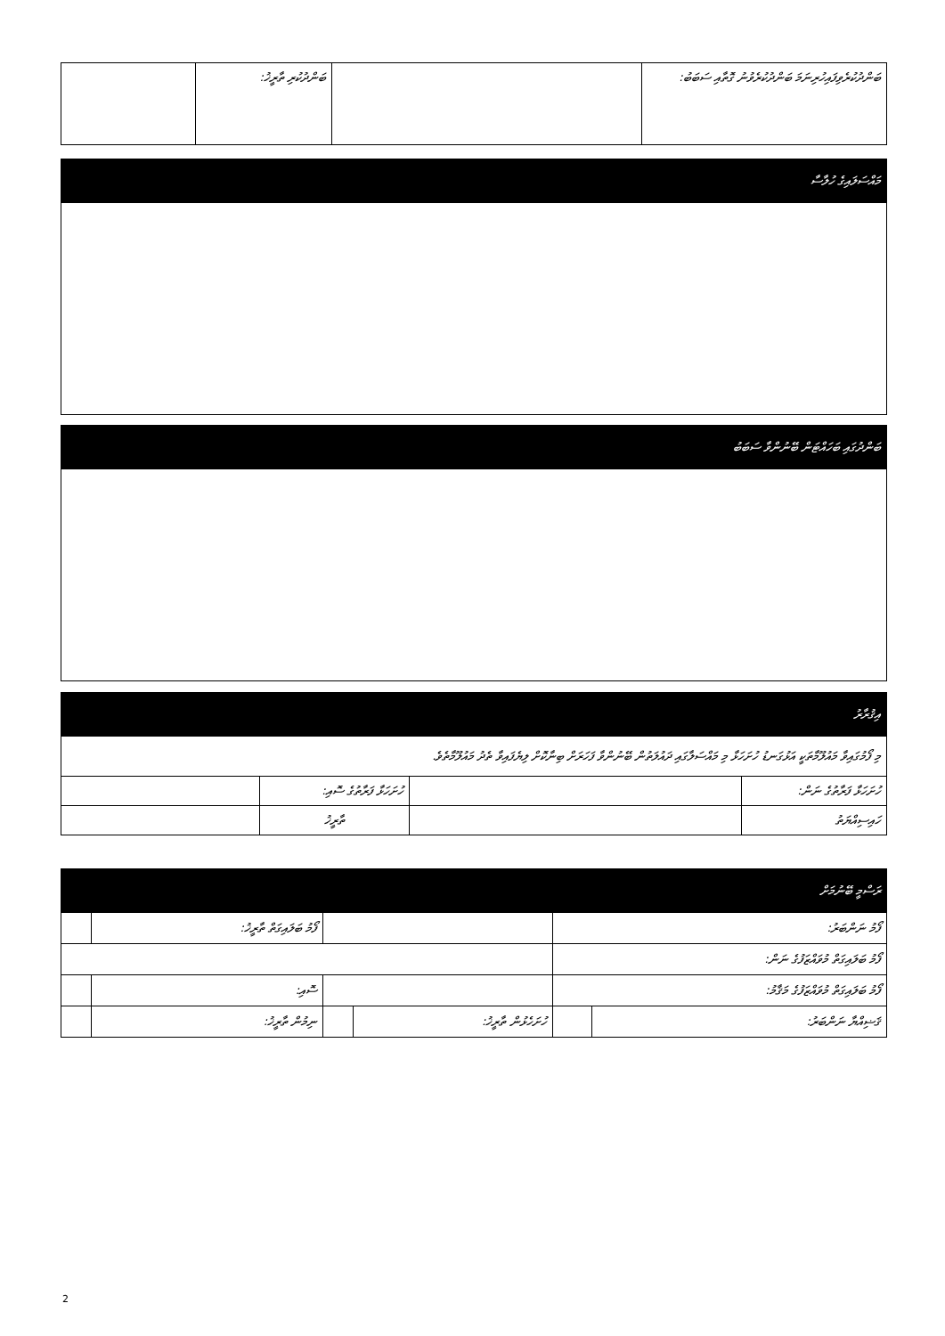| ބަންދުކުރެވިފައިހުރިނަމަ ބަންދުކުރެވުނު ގޮތާއި ސަބަބު: | | ބަންދުކުރި ތާރީޚު: | |
| މައްސަލައިގެ ހުލާސާ |
| --- |
| ބަންދުގައި ބަހައްޓަން ބޭނުންވާ ސަބަބު |
| --- |
| އިޤުރާރު | | | |
| --- | --- | --- | --- |
| މި ފޯމުގައިވާ މައުލޫމާތަކީ އަޅުގަނޑު ހުށަހަޅާ މި މައްސަލާގައި ދައުލަތުން ބޭނުންވާ ފަހަރަށް ބިނާކޮށް ލިޔެފައިވާ ތެދު މައުލޫމާތެވެ. | | | |
| ހުށަހަޅާ ފަރާތުގެ ނަން: | | ހުށަހަޅާ ފަރާތުގެ ސޮއި: | |
| ހައިސިއްޔަތު | | ތާރީޚު | |
| ރަސްމީ ބޭނުމަށް | | | | | |
| --- | --- | --- | --- | --- | --- |
| ފޯމު ނަންބަރު: | | | | ފޯމު ބަލައިގަތް ތާރީޚު: | |
| ފޯމު ބަލައިގަތް މުވައްޒަފުގެ ނަން: | | | | | |
| ފޯމު ބަލައިގަތް މުވައްޒަފުގެ މަޤާމު: | | | | ސޮއި: | |
| ޤަޟިއްޔާ ނަންބަރު: | | ހުށަހެޅުން ތާރީޚު: | | ނިމުން ތާރީޚު: | |
2